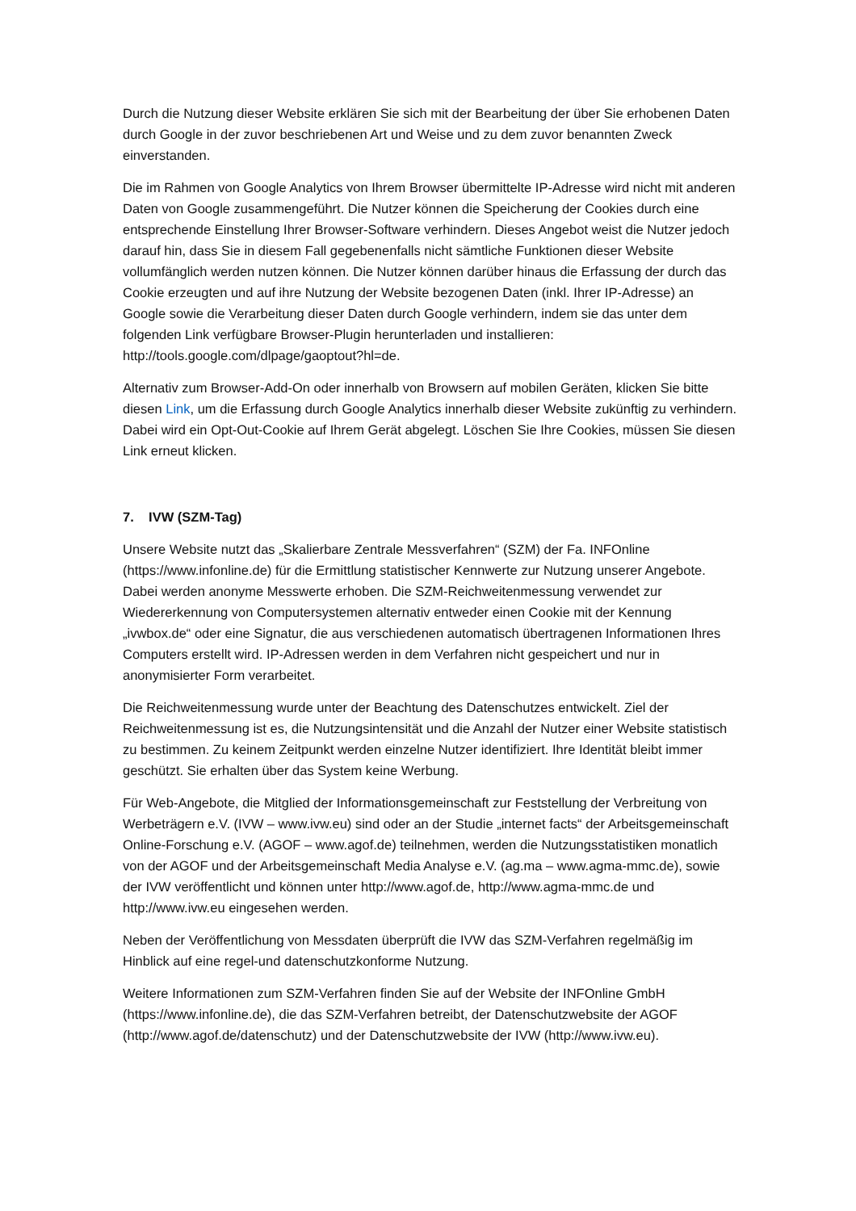Durch die Nutzung dieser Website erklären Sie sich mit der Bearbeitung der über Sie erhobenen Daten durch Google in der zuvor beschriebenen Art und Weise und zu dem zuvor benannten Zweck einverstanden.
Die im Rahmen von Google Analytics von Ihrem Browser übermittelte IP-Adresse wird nicht mit anderen Daten von Google zusammengeführt. Die Nutzer können die Speicherung der Cookies durch eine entsprechende Einstellung Ihrer Browser-Software verhindern. Dieses Angebot weist die Nutzer jedoch darauf hin, dass Sie in diesem Fall gegebenenfalls nicht sämtliche Funktionen dieser Website vollumfänglich werden nutzen können. Die Nutzer können darüber hinaus die Erfassung der durch das Cookie erzeugten und auf ihre Nutzung der Website bezogenen Daten (inkl. Ihrer IP-Adresse) an Google sowie die Verarbeitung dieser Daten durch Google verhindern, indem sie das unter dem folgenden Link verfügbare Browser-Plugin herunterladen und installieren: http://tools.google.com/dlpage/gaoptout?hl=de.
Alternativ zum Browser-Add-On oder innerhalb von Browsern auf mobilen Geräten, klicken Sie bitte diesen Link, um die Erfassung durch Google Analytics innerhalb dieser Website zukünftig zu verhindern. Dabei wird ein Opt-Out-Cookie auf Ihrem Gerät abgelegt. Löschen Sie Ihre Cookies, müssen Sie diesen Link erneut klicken.
7. IVW (SZM-Tag)
Unsere Website nutzt das „Skalierbare Zentrale Messverfahren“ (SZM) der Fa. INFOnline (https://www.infonline.de) für die Ermittlung statistischer Kennwerte zur Nutzung unserer Angebote. Dabei werden anonyme Messwerte erhoben. Die SZM-Reichweitenmessung verwendet zur Wiedererkennung von Computersystemen alternativ entweder einen Cookie mit der Kennung „ivwbox.de“ oder eine Signatur, die aus verschiedenen automatisch übertragenen Informationen Ihres Computers erstellt wird. IP-Adressen werden in dem Verfahren nicht gespeichert und nur in anonymisierter Form verarbeitet.
Die Reichweitenmessung wurde unter der Beachtung des Datenschutzes entwickelt. Ziel der Reichweitenmessung ist es, die Nutzungsintensität und die Anzahl der Nutzer einer Website statistisch zu bestimmen. Zu keinem Zeitpunkt werden einzelne Nutzer identifiziert. Ihre Identität bleibt immer geschützt. Sie erhalten über das System keine Werbung.
Für Web-Angebote, die Mitglied der Informationsgemeinschaft zur Feststellung der Verbreitung von Werbeträgern e.V. (IVW – www.ivw.eu) sind oder an der Studie „internet facts“ der Arbeitsgemeinschaft Online-Forschung e.V. (AGOF – www.agof.de) teilnehmen, werden die Nutzungsstatistiken monatlich von der AGOF und der Arbeitsgemeinschaft Media Analyse e.V. (ag.ma – www.agma-mmc.de), sowie der IVW veröffentlicht und können unter http://www.agof.de, http://www.agma-mmc.de und http://www.ivw.eu eingesehen werden.
Neben der Veröffentlichung von Messdaten überprüft die IVW das SZM-Verfahren regelmäßig im Hinblick auf eine regel-und datenschutzkonforme Nutzung.
Weitere Informationen zum SZM-Verfahren finden Sie auf der Website der INFOnline GmbH (https://www.infonline.de), die das SZM-Verfahren betreibt, der Datenschutzwebsite der AGOF (http://www.agof.de/datenschutz) und der Datenschutzwebsite der IVW (http://www.ivw.eu).